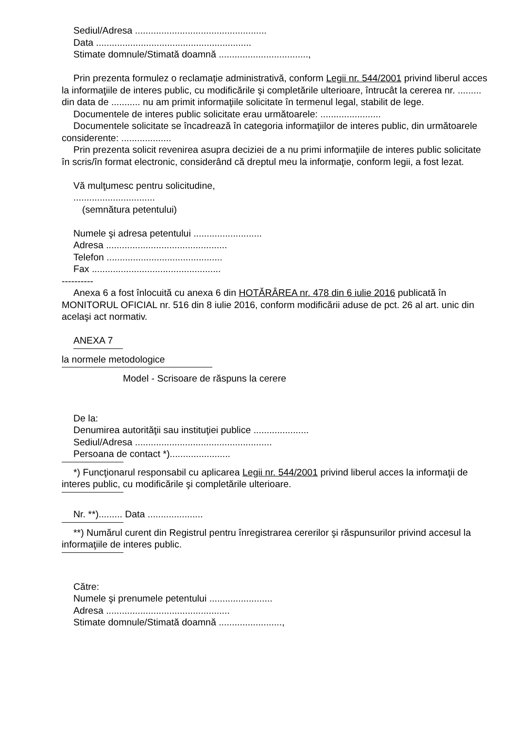Sediul/Adresa ..................................................
Data ...........................................................
Stimate domnule/Stimată doamnă ..................................,
Prin prezenta formulez o reclamaţie administrativă, conform Legii nr. 544/2001 privind liberul acces la informaţiile de interes public, cu modificările şi completările ulterioare, întrucât la cererea nr. ......... din data de ........... nu am primit informaţiile solicitate în termenul legal, stabilit de lege.
Documentele de interes public solicitate erau următoarele: .......................
Documentele solicitate se încadrează în categoria informaţiilor de interes public, din următoarele considerente: ...................
Prin prezenta solicit revenirea asupra deciziei de a nu primi informaţiile de interes public solicitate în scris/în format electronic, considerând că dreptul meu la informaţie, conform legii, a fost lezat.
Vă mulţumesc pentru solicitudine,
...............................
(semnătura petentului)
Numele şi adresa petentului ..........................
Adresa ..............................................
Telefon ............................................
Fax .................................................
----------
Anexa 6 a fost înlocuită cu anexa 6 din HOTĂRÂREA nr. 478 din 6 iulie 2016 publicată în MONITORUL OFICIAL nr. 516 din 8 iulie 2016, conform modificării aduse de pct. 26 al art. unic din acelaşi act normativ.
ANEXA 7
la normele metodologice
Model - Scrisoare de răspuns la cerere
De la:
Denumirea autorităţii sau instituţiei publice .....................
Sediul/Adresa ....................................................
Persoana de contact *).......................
*) Funcţionarul responsabil cu aplicarea Legii nr. 544/2001 privind liberul acces la informaţii de interes public, cu modificările şi completările ulterioare.
Nr. **)......... Data .....................
**) Numărul curent din Registrul pentru înregistrarea cererilor şi răspunsurilor privind accesul la informaţiile de interes public.
Către:
Numele şi prenumele petentului ........................
Adresa ...............................................
Stimate domnule/Stimată doamnă ........................,